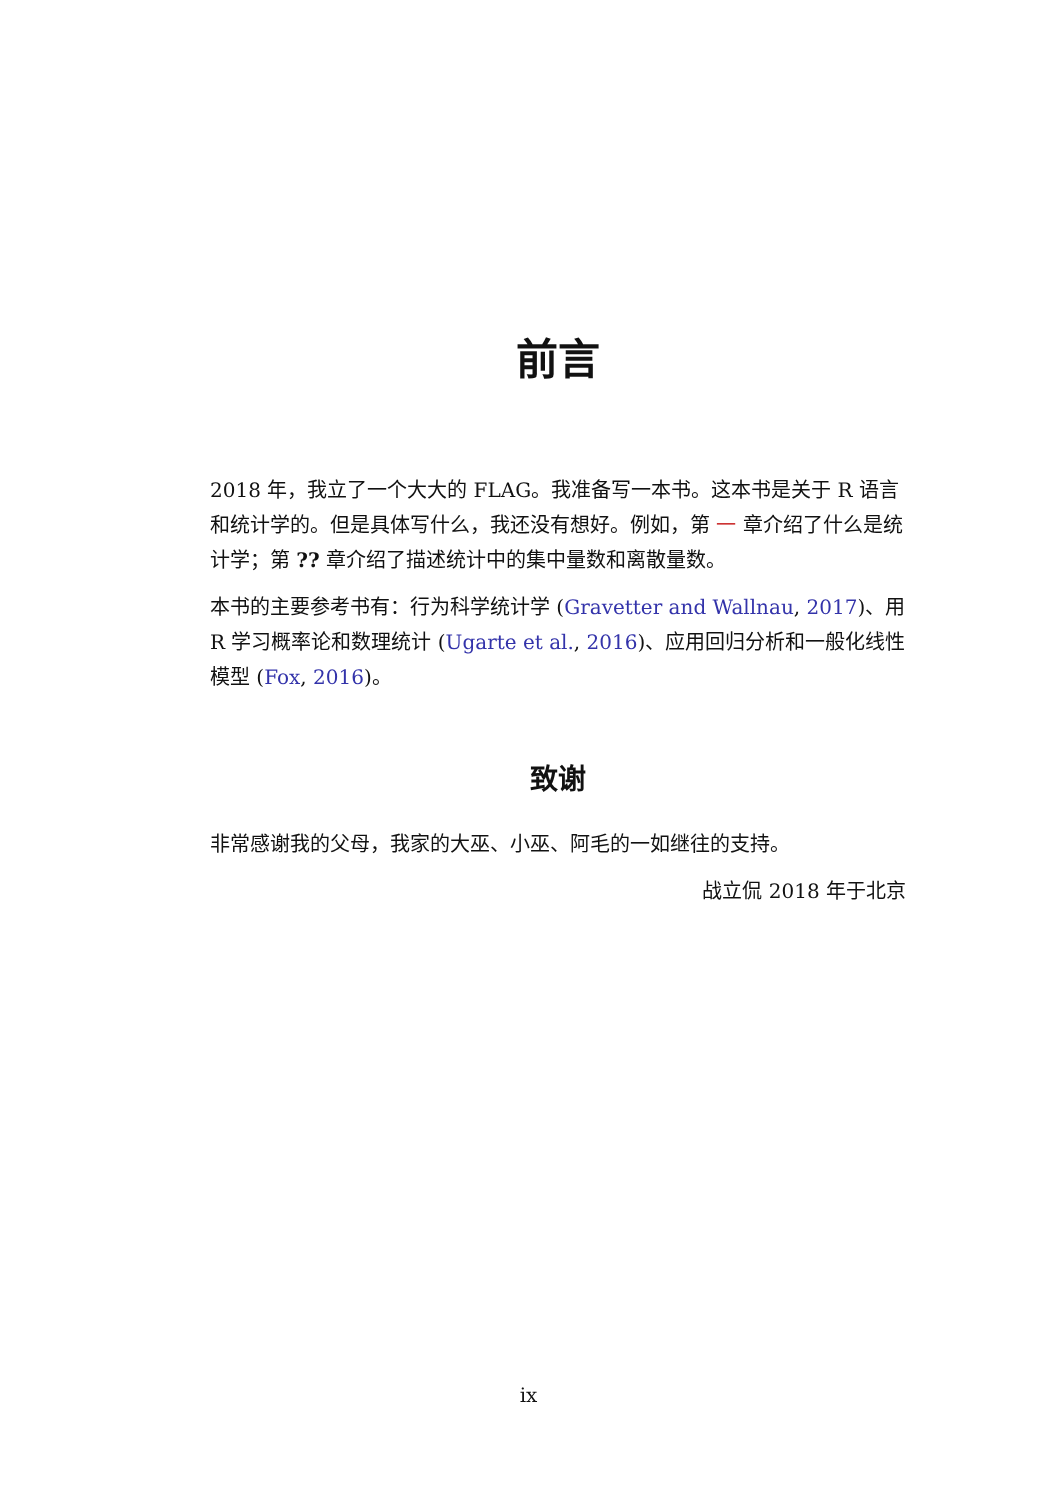前言
2018 年，我立了一个大大的 FLAG。我准备写一本书。这本书是关于 R 语言和统计学的。但是具体写什么，我还没有想好。例如，第 一 章介绍了什么是统计学；第 ?? 章介绍了描述统计中的集中量数和离散量数。
本书的主要参考书有：行为科学统计学 (Gravetter and Wallnau, 2017)、用 R 学习概率论和数理统计 (Ugarte et al., 2016)、应用回归分析和一般化线性模型 (Fox, 2016)。
致谢
非常感谢我的父母，我家的大巫、小巫、阿毛的一如继往的支持。
战立侃 2018 年于北京
ix